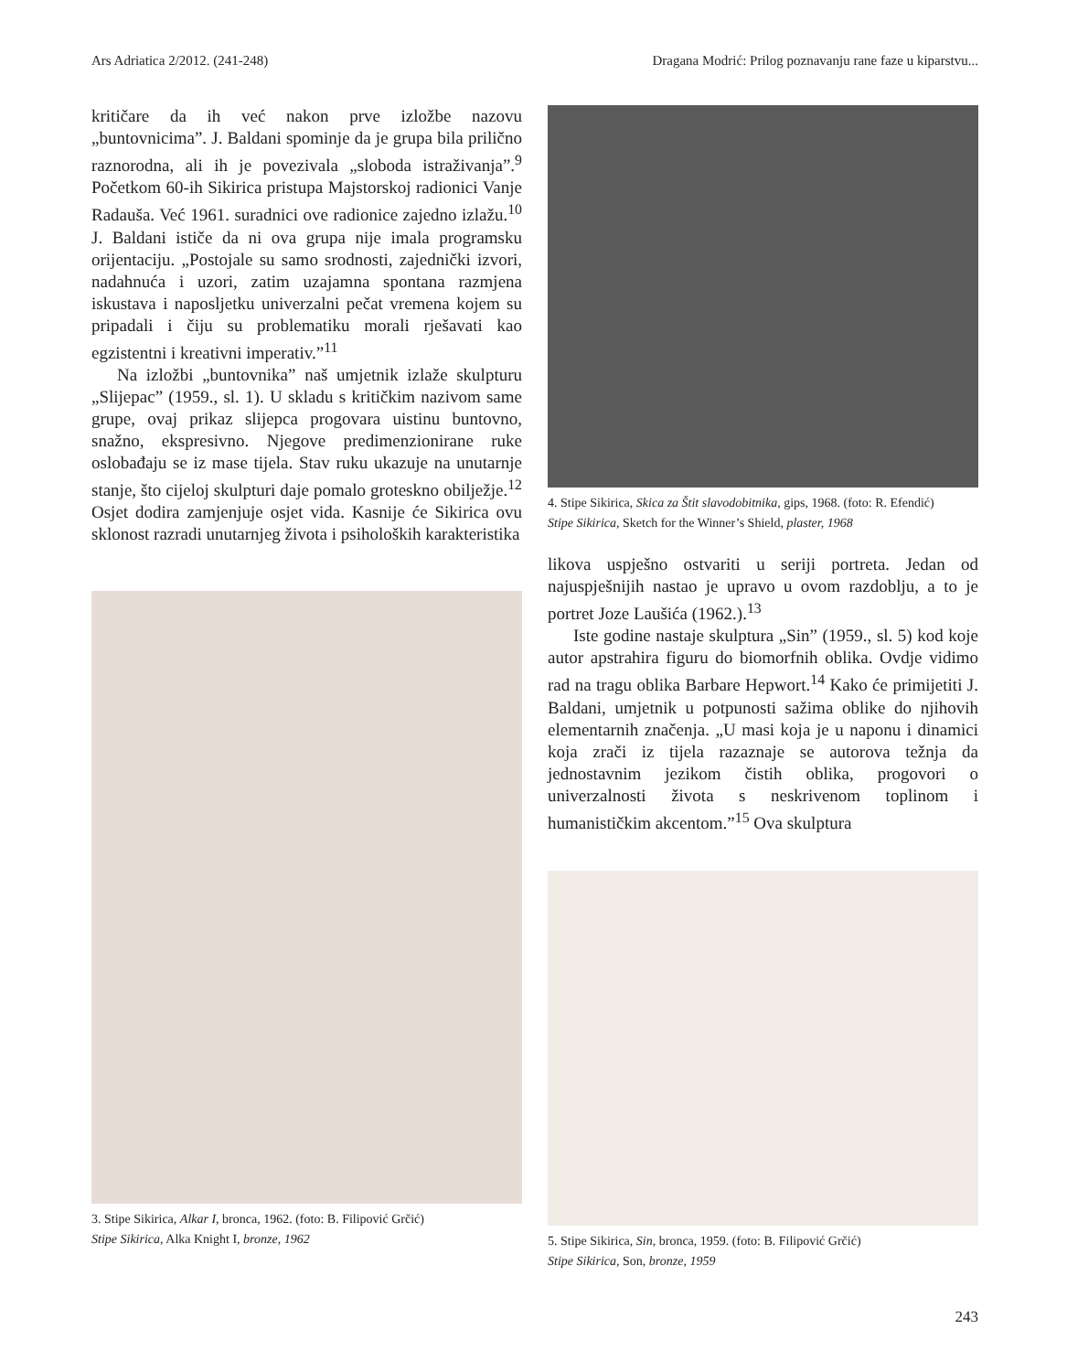Ars Adriatica 2/2012. (241-248) Dragana Modrić: Prilog poznavanju rane faze u kiparstvu...
kritičare da ih već nakon prve izložbe nazovu „buntovnicima”. J. Baldani spominje da je grupa bila prilično raznorodna, ali ih je povezivala „sloboda istraživanja”.<sup>9</sup> Početkom 60-ih Sikirica pristupa Majstorskoj radionici Vanje Radauša. Već 1961. suradnici ove radionice zajedno izlažu.<sup>10</sup> J. Baldani ističe da ni ova grupa nije imala programsku orijentaciju. „Postojale su samo srodnosti, zajednički izvori, nadahnuća i uzori, zatim uzajamna spontana razmjena iskustava i naposljetku univerzalni pečat vremena kojem su pripadali i čiju su problematiku morali rješavati kao egzistentni i kreativni imperativ.”<sup>11</sup>
Na izložbi „buntovnika” naš umjetnik izlaže skulpturu „Slijepac” (1959., sl. 1). U skladu s kritičkim nazivom same grupe, ovaj prikaz slijepca progovara uistinu buntovno, snažno, ekspresivno. Njegove predimenzionirane ruke oslobađaju se iz mase tijela. Stav ruku ukazuje na unutarnje stanje, što cijeloj skulpturi daje pomalo groteskno obilježje.<sup>12</sup> Osjet dodira zamjenjuje osjet vida. Kasnije će Sikirica ovu sklonost razradi unutarnjeg života i psiholoških karakteristika
3. Stipe Sikirica, Alkar I, bronca, 1962. (foto: B. Filipović Grčić)
Stipe Sikirica, Alka Knight I, bronze, 1962
4. Stipe Sikirica, Skica za Štit slavodobitnika, gips, 1968. (foto: R. Efendić)
Stipe Sikirica, Sketch for the Winner’s Shield, plaster, 1968
likova uspješno ostvariti u seriji portreta. Jedan od najuspješnijih nastao je upravo u ovom razdoblju, a to je portret Joze Laušića (1962.).<sup>13</sup>
Iste godine nastaje skulptura „Sin” (1959., sl. 5) kod koje autor apstrahira figuru do biomorfnih oblika. Ovdje vidimo rad na tragu oblika Barbare Hepwort.<sup>14</sup> Kako će primijetiti J. Baldani, umjetnik u potpunosti sažima oblike do njihovih elementarnih značenja. „U masi koja je u naponu i dinamici koja zrači iz tijela razaznaje se autorova težnja da jednostavnim jezikom čistih oblika, progovori o univerzalnosti života s neskrivenom toplinom i humanističkim akcentom.”<sup>15</sup> Ova skulptura
5. Stipe Sikirica, Sin, bronca, 1959. (foto: B. Filipović Grčić)
Stipe Sikirica, Son, bronze, 1959
243